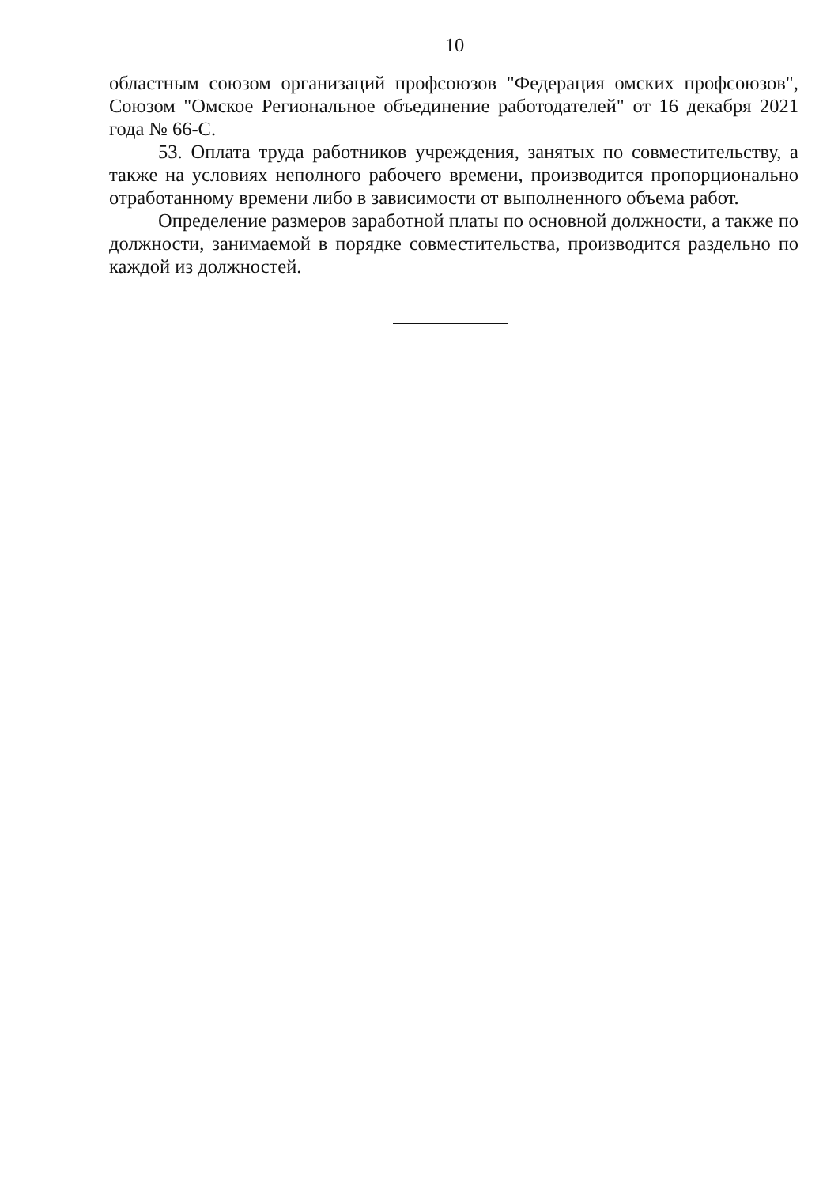10
областным союзом организаций профсоюзов "Федерация омских профсоюзов", Союзом "Омское Региональное объединение работодателей" от 16 декабря 2021 года № 66-С.
53. Оплата труда работников учреждения, занятых по совместительству, а также на условиях неполного рабочего времени, производится пропорционально отработанному времени либо в зависимости от выполненного объема работ.
Определение размеров заработной платы по основной должности, а также по должности, занимаемой в порядке совместительства, производится раздельно по каждой из должностей.